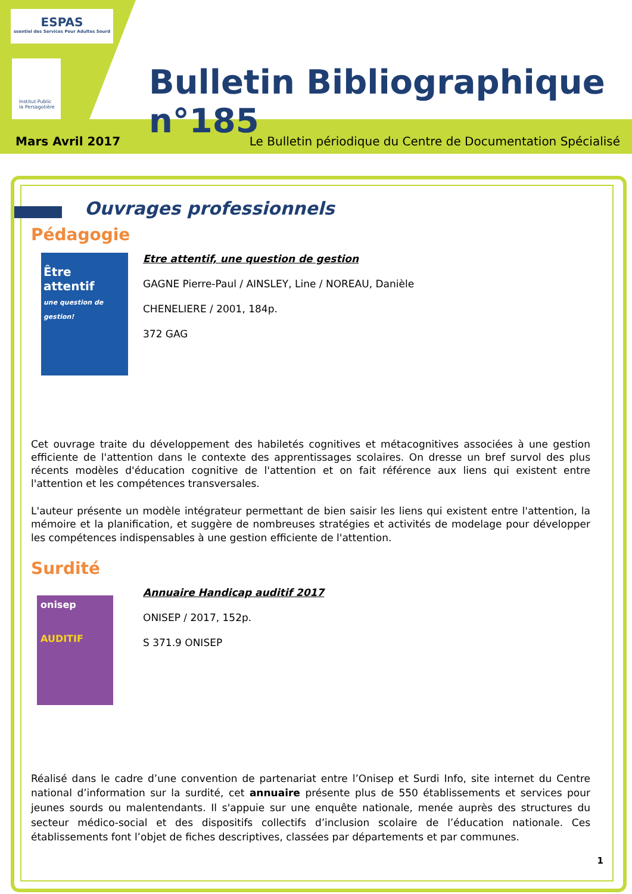ESPAS
ssentiel des Services Pour Adultes Sourd
Institut Public
la Persagotière
Bulletin Bibliographique n°185
Mars Avril 2017 Le Bulletin périodique du Centre de Documentation Spécialisé
Ouvrages professionnels
Pédagogie
Être attentif
une question de gestion!
Etre attentif, une question de gestion
GAGNE Pierre-Paul / AINSLEY, Line / NOREAU, Danièle
CHENELIERE / 2001, 184p.
372 GAG
Cet ouvrage traite du développement des habiletés cognitives et métacognitives associées à une gestion efficiente de l'attention dans le contexte des apprentissages scolaires. On dresse un bref survol des plus récents modèles d'éducation cognitive de l'attention et on fait référence aux liens qui existent entre l'attention et les compétences transversales.
L'auteur présente un modèle intégrateur permettant de bien saisir les liens qui existent entre l'attention, la mémoire et la planification, et suggère de nombreuses stratégies et activités de modelage pour développer les compétences indispensables à une gestion efficiente de l'attention.
Surdité
onisep
AUDITIF
Annuaire Handicap auditif 2017
ONISEP / 2017, 152p.
S 371.9 ONISEP
Réalisé dans le cadre d’une convention de partenariat entre l’Onisep et Surdi Info, site internet du Centre national d’information sur la surdité, cet annuaire présente plus de 550 établissements et services pour jeunes sourds ou malentendants. Il s'appuie sur une enquête nationale, menée auprès des structures du secteur médico-social et des dispositifs collectifs d’inclusion scolaire de l’éducation nationale. Ces établissements font l’objet de fiches descriptives, classées par départements et par communes.
1